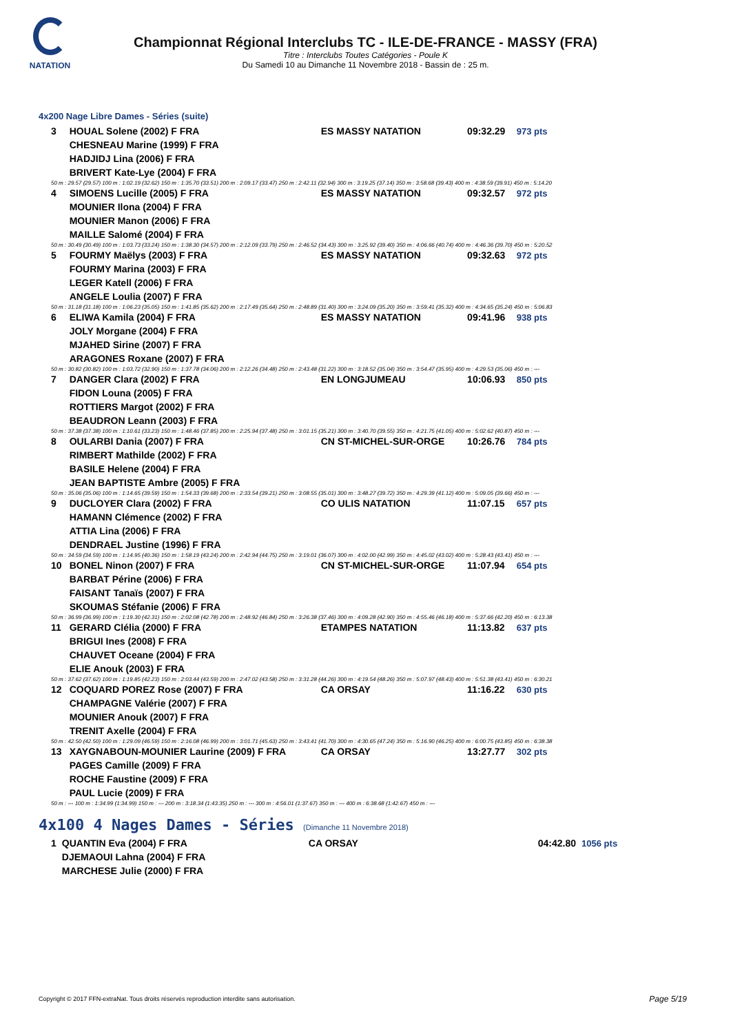NATATION
Championnat Régional Interclubs TC - ILE-DE-FRANCE - MASSY (FRA)
Titre : Interclubs Toutes Catégories - Poule K
Du Samedi 10 au Dimanche 11 Novembre 2018 - Bassin de : 25 m.
4x200 Nage Libre Dames - Séries (suite)
| 3 | HOUAL Solene (2002) F FRA | ES MASSY NATATION | 09:32.29 | 973 pts |
| | CHESNEAU Marine (1999) F FRA | | | |
| | HADJIDJ Lina (2006) F FRA | | | |
| | BRIVERT Kate-Lye (2004) F FRA | | | |
| 50 m : 29.57 (29.57) 100 m : 1:02.19 (32.62) 150 m : 1:35.70 (33.51) 200 m : 2:09.17 (33.47) 250 m : 2:42.11 (32.94) 300 m : 3:19.25 (37.14) 350 m : 3:58.68 (39.43) 400 m : 4:38.59 (39.91) 450 m : 5:14.20 | | | | |
| 4 | SIMOENS Lucille (2005) F FRA | ES MASSY NATATION | 09:32.57 | 972 pts |
| | MOUNIER Ilona (2004) F FRA | | | |
| | MOUNIER Manon (2006) F FRA | | | |
| | MAILLE Salomé (2004) F FRA | | | |
| 50 m : 30.49 (30.49) 100 m : 1:03.73 (33.24) 150 m : 1:38.30 (34.57) 200 m : 2:12.09 (33.79) 250 m : 2:46.52 (34.43) 300 m : 3:25.92 (39.40) 350 m : 4:06.66 (40.74) 400 m : 4:46.36 (39.70) 450 m : 5:20.52 | | | | |
| 5 | FOURMY Maëlys (2003) F FRA | ES MASSY NATATION | 09:32.63 | 972 pts |
| | FOURMY Marina (2003) F FRA | | | |
| | LEGER Katell (2006) F FRA | | | |
| | ANGELE Loulia (2007) F FRA | | | |
| 50 m : 31.18 (31.18) 100 m : 1:06.23 (35.05) 150 m : 1:41.85 (35.62) 200 m : 2:17.49 (35.64) 250 m : 2:48.89 (31.40) 300 m : 3:24.09 (35.20) 350 m : 3:59.41 (35.32) 400 m : 4:34.65 (35.24) 450 m : 5:06.83 | | | | |
| 6 | ELIWA Kamila (2004) F FRA | ES MASSY NATATION | 09:41.96 | 938 pts |
| | JOLY Morgane (2004) F FRA | | | |
| | MJAHED Sirine (2007) F FRA | | | |
| | ARAGONES Roxane (2007) F FRA | | | |
| 50 m : 30.82 (30.82) 100 m : 1:03.72 (32.90) 150 m : 1:37.78 (34.06) 200 m : 2:12.26 (34.48) 250 m : 2:43.48 (31.22) 300 m : 3:18.52 (35.04) 350 m : 3:54.47 (35.95) 400 m : 4:29.53 (35.06) 450 m : --- | | | | |
| 7 | DANGER Clara (2002) F FRA | EN LONGJUMEAU | 10:06.93 | 850 pts |
| | FIDON Louna (2005) F FRA | | | |
| | ROTTIERS Margot (2002) F FRA | | | |
| | BEAUDRON Leann (2003) F FRA | | | |
| 50 m : 37.38 (37.38) 100 m : 1:10.61 (33.23) 150 m : 1:48.46 (37.85) 200 m : 2:25.94 (37.48) 250 m : 3:01.15 (35.21) 300 m : 3:40.70 (39.55) 350 m : 4:21.75 (41.05) 400 m : 5:02.62 (40.87) 450 m : --- | | | | |
| 8 | OULARBI Dania (2007) F FRA | CN ST-MICHEL-SUR-ORGE | 10:26.76 | 784 pts |
| | RIMBERT Mathilde (2002) F FRA | | | |
| | BASILE Helene (2004) F FRA | | | |
| | JEAN BAPTISTE Ambre (2005) F FRA | | | |
| 50 m : 35.06 (35.06) 100 m : 1:14.65 (39.59) 150 m : 1:54.33 (39.68) 200 m : 2:33.54 (39.21) 250 m : 3:08.55 (35.01) 300 m : 3:48.27 (39.72) 350 m : 4:29.39 (41.12) 400 m : 5:09.05 (39.66) 450 m : --- | | | | |
| 9 | DUCLOYER Clara (2002) F FRA | CO ULIS NATATION | 11:07.15 | 657 pts |
| | HAMANN Clémence (2002) F FRA | | | |
| | ATTIA Lina (2006) F FRA | | | |
| | DENDRAEL Justine (1996) F FRA | | | |
| 50 m : 34.59 (34.59) 100 m : 1:14.95 (40.36) 150 m : 1:58.19 (43.24) 200 m : 2:42.94 (44.75) 250 m : 3:19.01 (36.07) 300 m : 4:02.00 (42.99) 350 m : 4:45.02 (43.02) 400 m : 5:28.43 (43.41) 450 m : --- | | | | |
| 10 | BONEL Ninon (2007) F FRA | CN ST-MICHEL-SUR-ORGE | 11:07.94 | 654 pts |
| | BARBAT Périne (2006) F FRA | | | |
| | FAISANT Tanaïs (2007) F FRA | | | |
| | SKOUMAS Stéfanie (2006) F FRA | | | |
| 50 m : 36.99 (36.99) 100 m : 1:19.30 (42.31) 150 m : 2:02.08 (42.78) 200 m : 2:48.92 (46.84) 250 m : 3:26.38 (37.46) 300 m : 4:09.28 (42.90) 350 m : 4:55.46 (46.18) 400 m : 5:37.66 (42.20) 450 m : 6:13.38 | | | | |
| 11 | GERARD Clélia (2000) F FRA | ETAMPES NATATION | 11:13.82 | 637 pts |
| | BRIGUI Ines (2008) F FRA | | | |
| | CHAUVET Oceane (2004) F FRA | | | |
| | ELIE Anouk (2003) F FRA | | | |
| 50 m : 37.62 (37.62) 100 m : 1:19.85 (42.23) 150 m : 2:03.44 (43.59) 200 m : 2:47.02 (43.58) 250 m : 3:31.28 (44.26) 300 m : 4:19.54 (48.26) 350 m : 5:07.97 (48.43) 400 m : 5:51.38 (43.41) 450 m : 6:30.21 | | | | |
| 12 | COQUARD POREZ Rose (2007) F FRA | CA ORSAY | 11:16.22 | 630 pts |
| | CHAMPAGNE Valérie (2007) F FRA | | | |
| | MOUNIER Anouk (2007) F FRA | | | |
| | TRENIT Axelle (2004) F FRA | | | |
| 50 m : 42.50 (42.50) 100 m : 1:29.09 (46.59) 150 m : 2:16.08 (46.99) 200 m : 3:01.71 (45.63) 250 m : 3:43.41 (41.70) 300 m : 4:30.65 (47.24) 350 m : 5:16.90 (46.25) 400 m : 6:00.75 (43.85) 450 m : 6:38.38 | | | | |
| 13 | XAYGNABOUN-MOUNIER Laurine (2009) F FRA | CA ORSAY | 13:27.77 | 302 pts |
| | PAGES Camille (2009) F FRA | | | |
| | ROCHE Faustine (2009) F FRA | | | |
| | PAUL Lucie (2009) F FRA | | | |
| 50 m : --- 100 m : 1:34.99 (1:34.99) 150 m : --- 200 m : 3:18.34 (1:43.35) 250 m : --- 300 m : 4:56.01 (1:37.67) 350 m : --- 400 m : 6:38.68 (1:42.67) 450 m : --- | | | | |
4x100 4 Nages Dames - Séries (Dimanche 11 Novembre 2018)
| 1 | QUANTIN Eva (2004) F FRA | CA ORSAY | 04:42.80 | 1056 pts |
| | DJEMAOUI Lahna (2004) F FRA | | | |
| | MARCHESE Julie (2000) F FRA | | | |
Copyright © 2017 FFN-extraNat. Tous droits réservés reproduction interdite sans autorisation.
Page 5/19